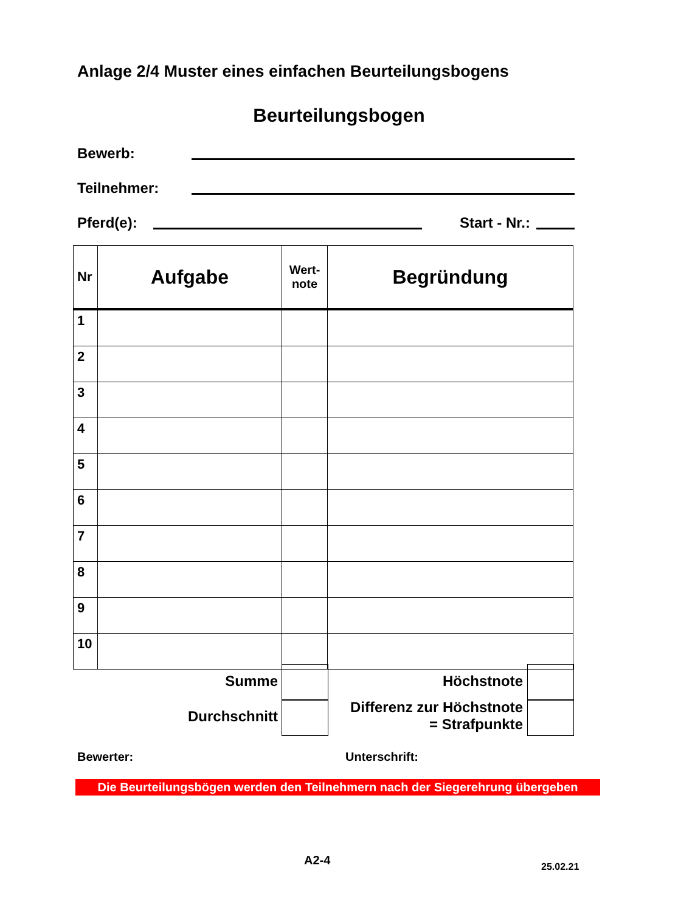Anlage 2/4 Muster eines einfachen Beurteilungsbogens
Beurteilungsbogen
Bewerb:
Teilnehmer:
Pferd(e): Start - Nr.:
| Nr | Aufgabe | Wert- note | Begründung |
| --- | --- | --- | --- |
| 1 | | | |
| 2 | | | |
| 3 | | | |
| 4 | | | |
| 5 | | | |
| 6 | | | |
| 7 | | | |
| 8 | | | |
| 9 | | | |
| 10 | | | |
Summe Höchstnote
Durchschnitt
Differenz zur Höchstnote
= Strafpunkte
Bewerter: Unterschrift:
Die Beurteilungsbögen werden den Teilnehmern nach der Siegerehrung übergeben
A2-4 25.02.21